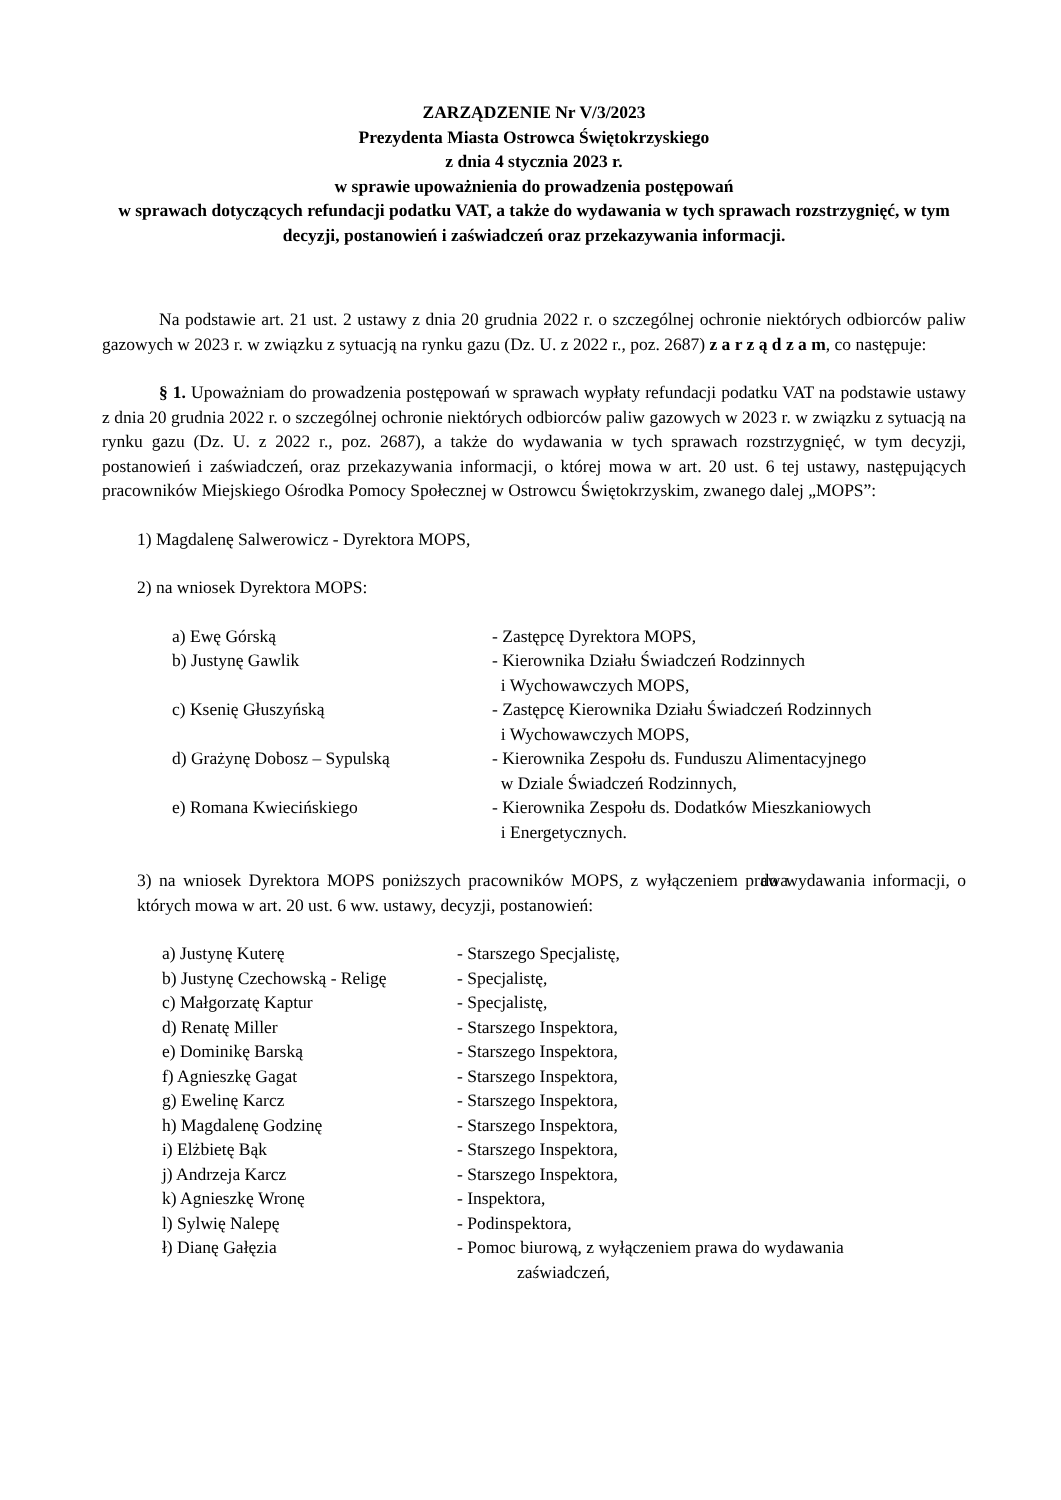ZARZĄDZENIE Nr V/3/2023
Prezydenta Miasta Ostrowca Świętokrzyskiego
z dnia 4 stycznia 2023 r.
w sprawie upoważnienia do prowadzenia postępowań
w sprawach dotyczących refundacji podatku VAT, a także do wydawania w tych sprawach rozstrzygnięć, w tym decyzji, postanowień i zaświadczeń oraz przekazywania informacji.
Na podstawie art. 21 ust. 2 ustawy z dnia 20 grudnia 2022 r. o szczególnej ochronie niektórych odbiorców paliw gazowych w 2023 r. w związku z sytuacją na rynku gazu (Dz. U. z 2022 r., poz. 2687) z a r z ą d z a m, co następuje:
§ 1. Upoważniam do prowadzenia postępowań w sprawach wypłaty refundacji podatku VAT na podstawie ustawy z dnia 20 grudnia 2022 r. o szczególnej ochronie niektórych odbiorców paliw gazowych w 2023 r. w związku z sytuacją na rynku gazu (Dz. U. z 2022 r., poz. 2687), a także do wydawania w tych sprawach rozstrzygnięć, w tym decyzji, postanowień i zaświadczeń, oraz przekazywania informacji, o której mowa w art. 20 ust. 6 tej ustawy, następujących pracowników Miejskiego Ośrodka Pomocy Społecznej w Ostrowcu Świętokrzyskim, zwanego dalej „MOPS”:
1) Magdalenę Salwerowicz - Dyrektora MOPS,
2) na wniosek Dyrektora MOPS:
| a) Ewę Górską | - Zastępcę Dyrektora MOPS, |
| b) Justynę Gawlik | - Kierownika Działu Świadczeń Rodzinnych i Wychowawczych MOPS, |
| c) Ksenię Głuszyńską | - Zastępcę Kierownika Działu Świadczeń Rodzinnych i Wychowawczych MOPS, |
| d) Grażynę Dobosz – Sypulską | - Kierownika Zespołu ds. Funduszu Alimentacyjnego w Dziale Świadczeń Rodzinnych, |
| e) Romana Kwiecińskiego | - Kierownika Zespołu ds. Dodatków Mieszkaniowych i Energetycznych. |
3) na wniosek Dyrektora MOPS poniższych pracowników MOPS, z wyłączeniem prawa do wydawania informacji, o których mowa w art. 20 ust. 6 ww. ustawy, decyzji, postanowień:
| a) Justynę Kuterę | - Starszego Specjalistę, |
| b) Justynę Czechowską - Religę | - Specjalistę, |
| c) Małgorzatę Kaptur | - Specjalistę, |
| d) Renatę Miller | - Starszego Inspektora, |
| e) Dominikę Barską | - Starszego Inspektora, |
| f) Agnieszkę Gagat | - Starszego Inspektora, |
| g) Ewelinę Karcz | - Starszego Inspektora, |
| h) Magdalenę Godzinę | - Starszego Inspektora, |
| i) Elżbietę Bąk | - Starszego Inspektora, |
| j) Andrzeja Karcz | - Starszego Inspektora, |
| k) Agnieszkę Wronę | - Inspektora, |
| l) Sylwię Nalepę | - Podinspektora, |
| ł) Dianę Gałęzia | - Pomoc biurową, z wyłączeniem prawa do wydawania zaświadczeń, |